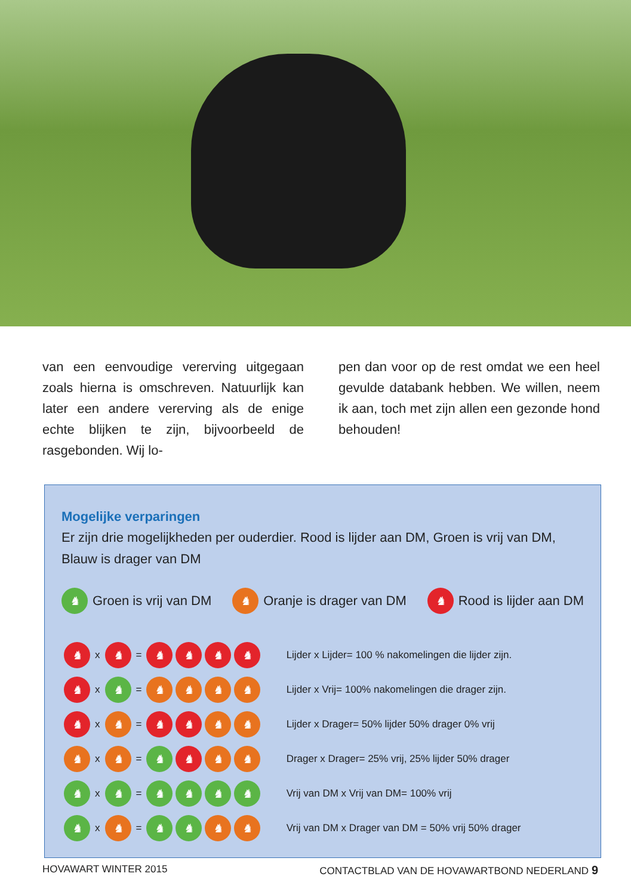van een eenvoudige vererving uitgegaan zoals hierna is omschreven. Natuurlijk kan later een andere vererving als de enige echte blijken te zijn, bijvoorbeeld de rasgebonden. Wij lo-
pen dan voor op de rest omdat we een heel gevulde databank hebben. We willen, neem ik aan, toch met zijn allen een gezonde hond behouden!
Mogelijke verparingen
Er zijn drie mogelijkheden per ouderdier. Rood is lijder aan DM, Groen is vrij van DM, Blauw is drager van DM
♞ Groen is vrij van DM ♞ Oranje is drager van DM ♞ Rood is lijder aan DM
| ♞ | x | ♞ | = | ♞ ♞ ♞ ♞ | Lijder x Lijder= 100 % nakomelingen die lijder zijn. |
| ♞ | x | ♞ | = | ♞ ♞ ♞ ♞ | Lijder x Vrij= 100% nakomelingen die drager zijn. |
| ♞ | x | ♞ | = | ♞ ♞ ♞ ♞ | Lijder x Drager= 50% lijder 50% drager 0% vrij |
| ♞ | x | ♞ | = | ♞ ♞ ♞ ♞ | Drager x Drager= 25% vrij, 25% lijder 50% drager |
| ♞ | x | ♞ | = | ♞ ♞ ♞ ♞ | Vrij van DM x Vrij van DM= 100% vrij |
| ♞ | x | ♞ | = | ♞ ♞ ♞ ♞ | Vrij van DM x Drager van DM = 50% vrij 50% drager |
HOVAWART WINTER 2015 CONTACTBLAD VAN DE HOVAWARTBOND NEDERLAND 9